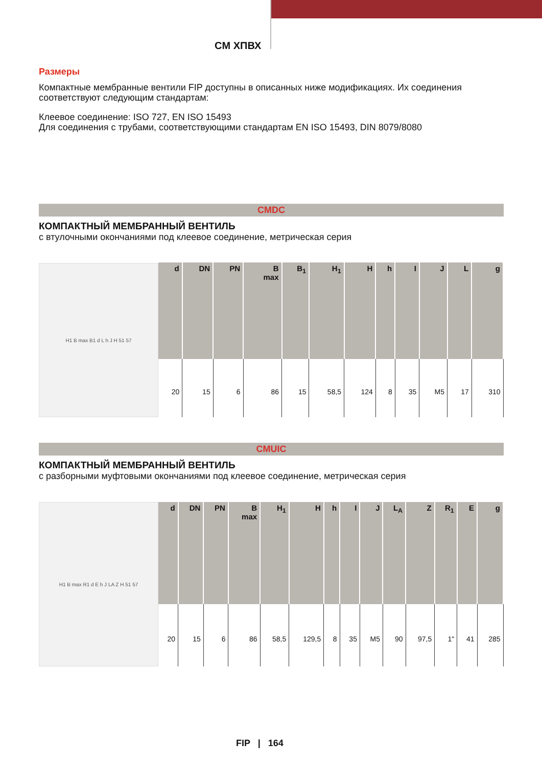CM ХПВХ
Размеры
Компактные мембранные вентили FIP доступны в описанных ниже модификациях. Их соединения соответствуют следующим стандартам:
Клеевое соединение: ISO 727, EN ISO 15493
Для соединения с трубами, соответствующими стандартам EN ISO 15493, DIN 8079/8080
CMDC
КОМПАКТНЫЙ МЕМБРАННЫЙ ВЕНТИЛЬ
с втулочными окончаниями под клеевое соединение, метрическая серия
H1 B max B1 d L h J H 51 57
| d | DN | PN | B max | B<sub>1</sub> | H<sub>1</sub> | H | h | I | J | L | g |
| --- | --- | --- | --- | --- | --- | --- | --- | --- | --- | --- | --- |
| 20 | 15 | 6 | 86 | 15 | 58,5 | 124 | 8 | 35 | M5 | 17 | 310 |
CMUIC
КОМПАКТНЫЙ МЕМБРАННЫЙ ВЕНТИЛЬ
с разборными муфтовыми окончаниями под клеевое соединение, метрическая серия
H1 B max R1 d E h J LA Z H 51 57
| d | DN | PN | B max | H<sub>1</sub> | H | h | I | J | L<sub>A</sub> | Z | R<sub>1</sub> | E | g |
| --- | --- | --- | --- | --- | --- | --- | --- | --- | --- | --- | --- | --- | --- |
| 20 | 15 | 6 | 86 | 58,5 | 129,5 | 8 | 35 | M5 | 90 | 97,5 | 1" | 41 | 285 |
FIP | 164